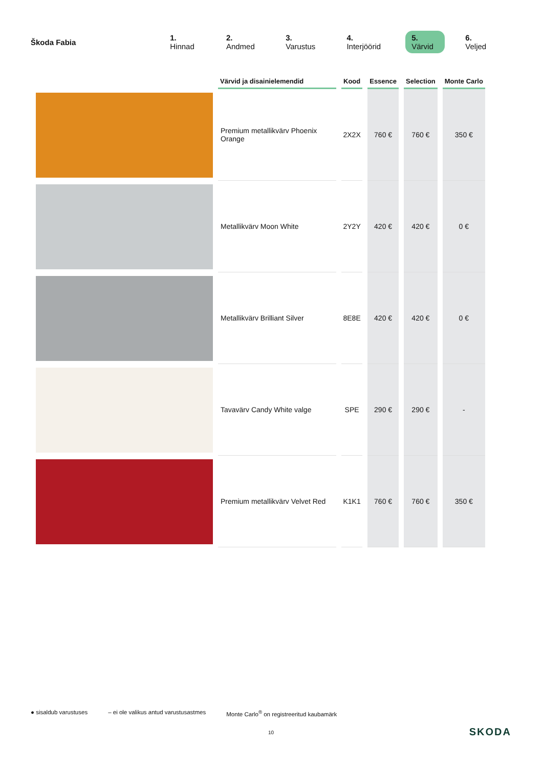Škoda Fabia 1. Hinnad 2. Andmed 3. Varustus 4. Interjöörid 5. Värvid 6. Veljed
| | Värvid ja disainielemendid | Kood | Essence | Selection | Monte Carlo |
| --- | --- | --- | --- | --- | --- |
| | Premium metallikvärv Phoenix Orange | 2X2X | 760 € | 760 € | 350 € |
| | Metallikvärv Moon White | 2Y2Y | 420 € | 420 € | 0 € |
| | Metallikvärv Brilliant Silver | 8E8E | 420 € | 420 € | 0 € |
| | Tavavärv Candy White valge | SPE | 290 € | 290 € | - |
| | Premium metallikvärv Velvet Red | K1K1 | 760 € | 760 € | 350 € |
● sisaldub varustuses – ei ole valikus antud varustusastmes Monte Carlo<sup>®</sup> on registreeritud kaubamärk
10 SKODA